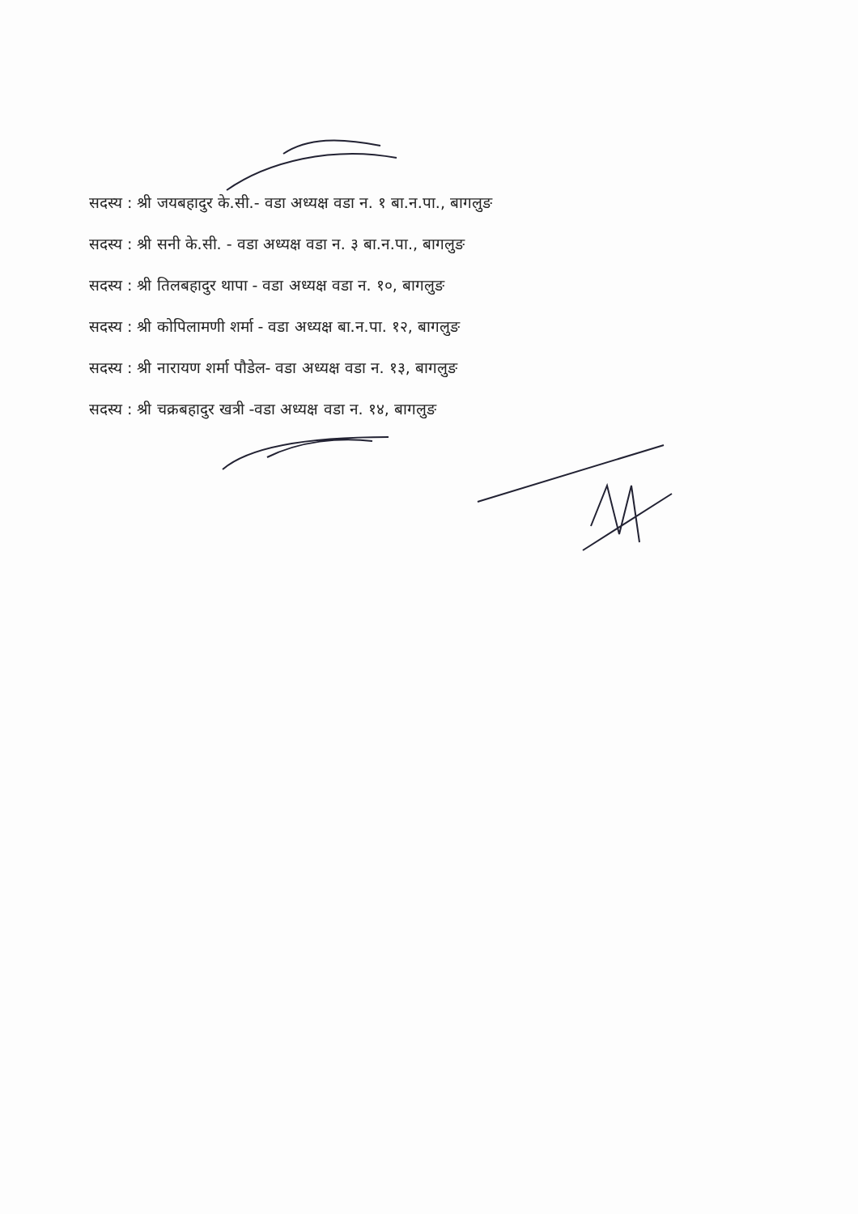सदस्य : श्री जयबहादुर के.सी.- वडा अध्यक्ष वडा न. १ बा.न.पा., बागलुङ
सदस्य : श्री सनी के.सी. - वडा अध्यक्ष वडा न. ३ बा.न.पा., बागलुङ
सदस्य : श्री तिलबहादुर थापा - वडा अध्यक्ष वडा न. १०, बागलुङ
सदस्य : श्री कोपिलामणी शर्मा - वडा अध्यक्ष बा.न.पा. १२, बागलुङ
सदस्य : श्री नारायण शर्मा पौडेल- वडा अध्यक्ष वडा न. १३, बागलुङ
सदस्य : श्री चक्रबहादुर खत्री -वडा अध्यक्ष वडा न. १४, बागलुङ